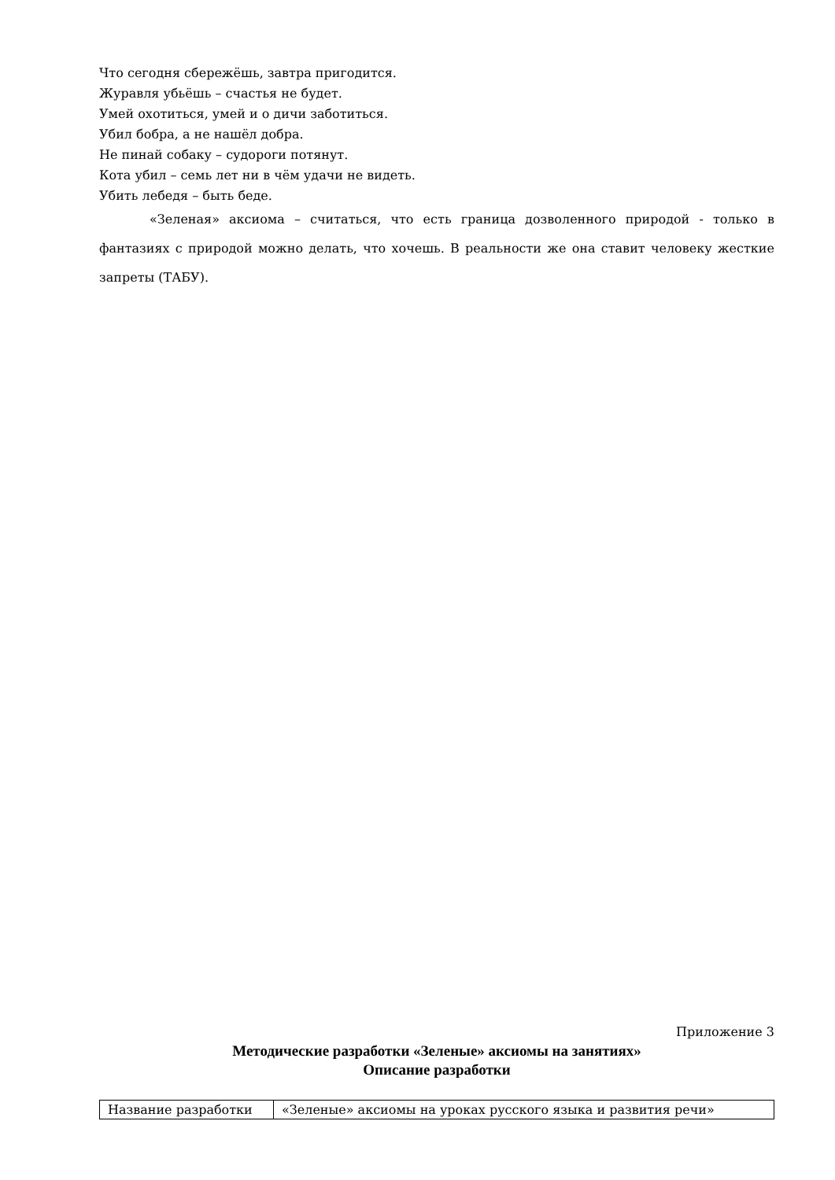Что сегодня сбережёшь, завтра пригодится.
Журавля убьёшь – счастья не будет.
Умей охотиться, умей и о дичи заботиться.
Убил бобра, а не нашёл добра.
Не пинай собаку – судороги потянут.
Кота убил – семь лет ни в чём удачи не видеть.
Убить лебедя – быть беде.
«Зеленая» аксиома – считаться, что есть граница дозволенного природой - только в фантазиях с природой можно делать, что хочешь. В реальности же она ставит человеку жесткие запреты (ТАБУ).
Приложение 3
Методические разработки «Зеленые» аксиомы на занятиях»
Описание разработки
| Название разработки | «Зеленые» аксиомы на уроках русского языка и развития речи» |